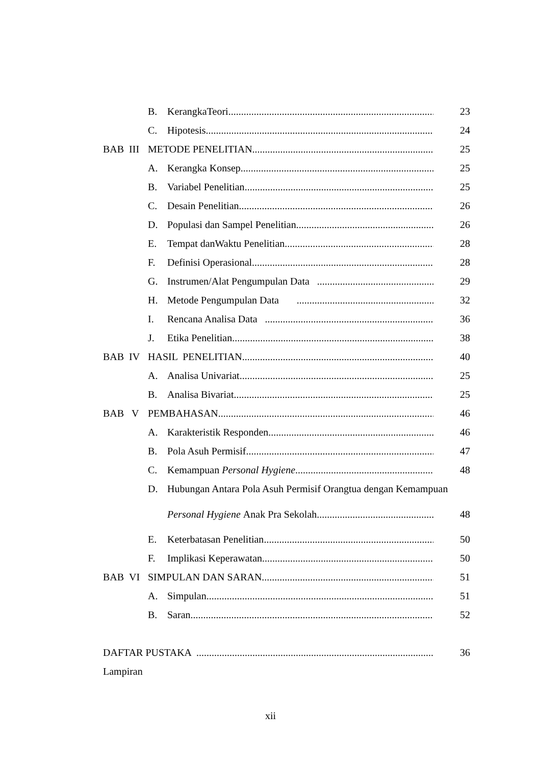B. KerangkaTeori 23
C. Hipotesis 24
BAB III METODE PENELITIAN 25
A. Kerangka Konsep 25
B. Variabel Penelitian 25
C. Desain Penelitian 26
D. Populasi dan Sampel Penelitian 26
E. Tempat danWaktu Penelitian 28
F. Definisi Operasional 28
G. Instrumen/Alat Pengumpulan Data 29
H. Metode Pengumpulan Data 32
I. Rencana Analisa Data 36
J. Etika Penelitian 38
BAB IV HASIL PENELITIAN 40
A. Analisa Univariat 25
B. Analisa Bivariat 25
BAB V PEMBAHASAN 46
A. Karakteristik Responden 46
B. Pola Asuh Permisif 47
C. Kemampuan Personal Hygiene 48
D. Hubungan Antara Pola Asuh Permisif Orangtua dengan Kemampuan
Personal Hygiene Anak Pra Sekolah 48
E. Keterbatasan Penelitian 50
F. Implikasi Keperawatan 50
BAB VI SIMPULAN DAN SARAN 51
A. Simpulan 51
B. Saran 52
DAFTAR PUSTAKA 36
Lampiran
xii